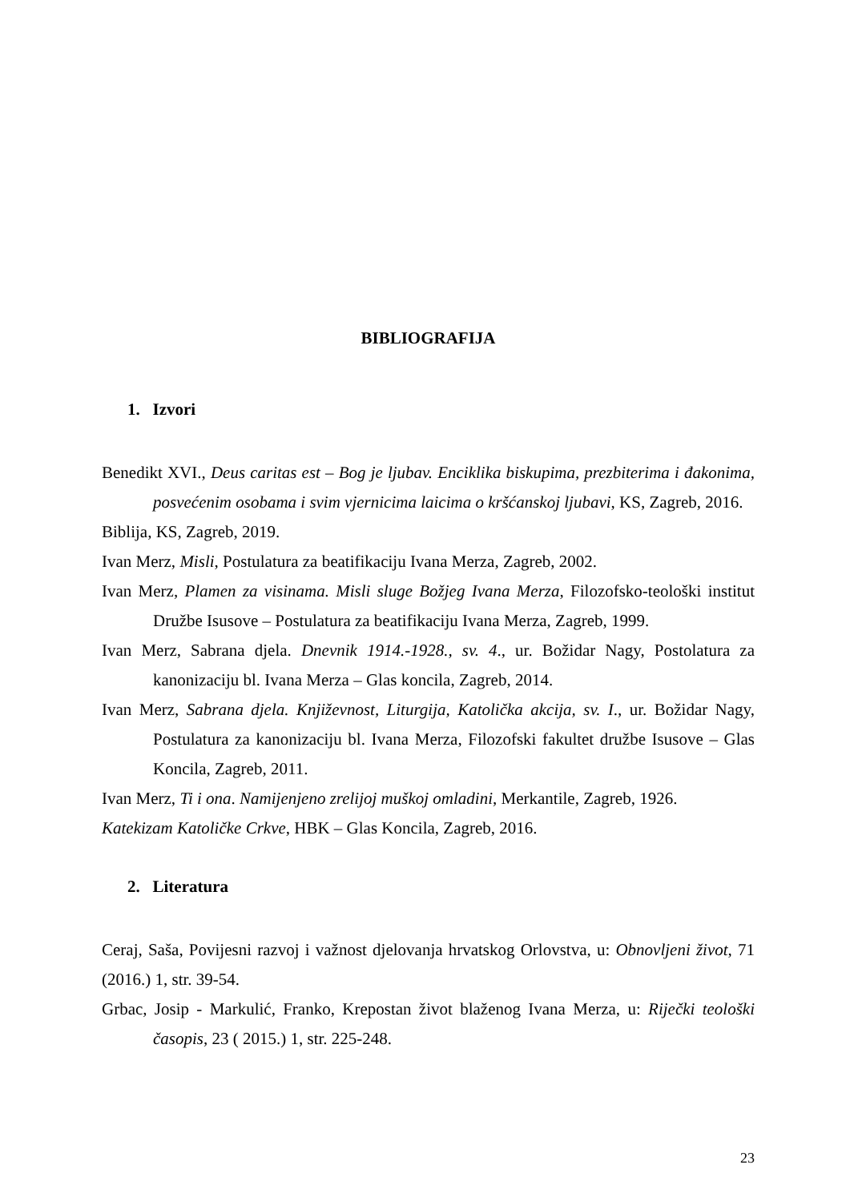BIBLIOGRAFIJA
1. Izvori
Benedikt XVI., Deus caritas est – Bog je ljubav. Enciklika biskupima, prezbiterima i đakonima, posvećenim osobama i svim vjernicima laicima o kršćanskoj ljubavi, KS, Zagreb, 2016.
Biblija, KS, Zagreb, 2019.
Ivan Merz, Misli, Postulatura za beatifikaciju Ivana Merza, Zagreb, 2002.
Ivan Merz, Plamen za visinama. Misli sluge Božjeg Ivana Merza, Filozofsko-teološki institut Družbe Isusove – Postulatura za beatifikaciju Ivana Merza, Zagreb, 1999.
Ivan Merz, Sabrana djela. Dnevnik 1914.-1928., sv. 4., ur. Božidar Nagy, Postolatura za kanonizaciju bl. Ivana Merza – Glas koncila, Zagreb, 2014.
Ivan Merz, Sabrana djela. Književnost, Liturgija, Katolička akcija, sv. I., ur. Božidar Nagy, Postulatura za kanonizaciju bl. Ivana Merza, Filozofski fakultet družbe Isusove – Glas Koncila, Zagreb, 2011.
Ivan Merz, Ti i ona. Namijenjeno zrelijoj muškoj omladini, Merkantile, Zagreb, 1926.
Katekizam Katoličke Crkve, HBK – Glas Koncila, Zagreb, 2016.
2. Literatura
Ceraj, Saša, Povijesni razvoj i važnost djelovanja hrvatskog Orlovstva, u: Obnovljeni život, 71 (2016.) 1, str. 39-54.
Grbac, Josip - Markulić, Franko, Krepostan život blaženog Ivana Merza, u: Riječki teološki časopis, 23 ( 2015.) 1, str. 225-248.
23